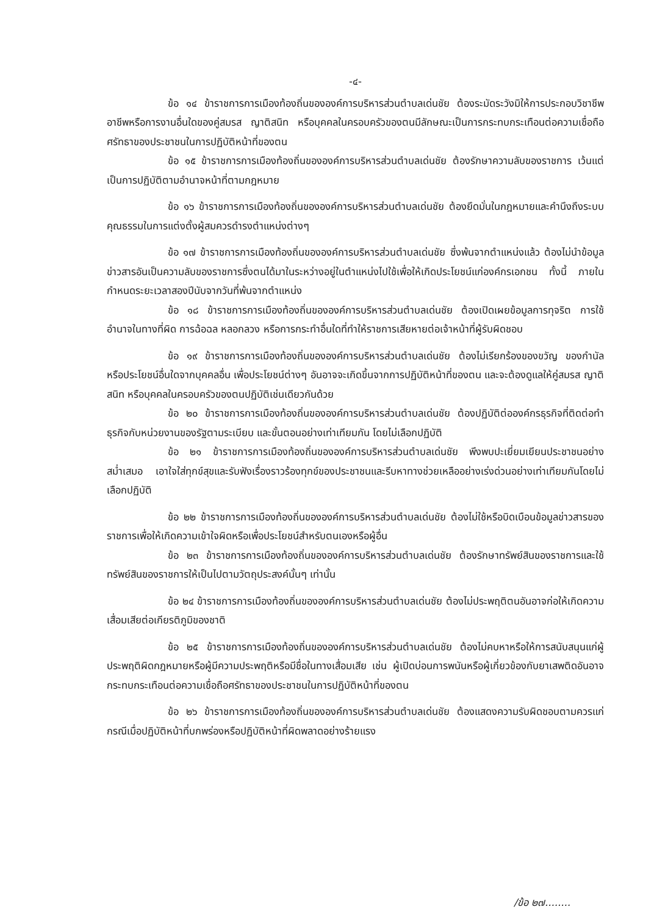-๔-
ข้อ ๑๔ ข้าราชการการเมืองท้องถิ่นขององค์การบริหารส่วนตำบลเด่นชัย ต้องระมัดระวังมิให้การประกอบวิชาชีพ อาชีพหรือการงานอื่นใดของคู่สมรส ญาติสนิท หรือบุคคลในครอบครัวของตนมีลักษณะเป็นการกระทบกระเทือนต่อความเชื่อถือศรัทธาของประชาชนในการปฏิบัติหน้าที่ของตน
ข้อ ๑๕ ข้าราชการการเมืองท้องถิ่นขององค์การบริหารส่วนตำบลเด่นชัย ต้องรักษาความลับของราชการ เว้นแต่เป็นการปฏิบัติตามอำนาจหน้าที่ตามกฎหมาย
ข้อ ๑๖ ข้าราชการการเมืองท้องถิ่นขององค์การบริหารส่วนตำบลเด่นชัย ต้องยึดมั่นในกฎหมายและคำนึงถึงระบบคุณธรรมในการแต่งตั้งผู้สมควรดำรงตำแหน่งต่างๆ
ข้อ ๑๗ ข้าราชการการเมืองท้องถิ่นขององค์การบริหารส่วนตำบลเด่นชัย ซึ่งพ้นจากตำแหน่งแล้ว ต้องไม่นำข้อมูลข่าวสารอันเป็นความลับของราชการซึ่งตนได้มาในระหว่างอยู่ในตำแหน่งไปใช้เพื่อให้เกิดประโยชน์แก่องค์กรเอกชน ทั้งนี้ ภายในกำหนดระยะเวลาสองปีนับจากวันที่พ้นจากตำแหน่ง
ข้อ ๑๘ ข้าราชการการเมืองท้องถิ่นขององค์การบริหารส่วนตำบลเด่นชัย ต้องเปิดเผยข้อมูลการทุจริต การใช้อำนาจในทางที่ผิด การฉ้อฉล หลอกลวง หรือการกระทำอื่นใดที่ทำให้ราชการเสียหายต่อเจ้าหน้าที่ผู้รับผิดชอบ
ข้อ ๑๙ ข้าราชการการเมืองท้องถิ่นขององค์การบริหารส่วนตำบลเด่นชัย ต้องไม่เรียกร้องของขวัญ ของกำนัล หรือประโยชน์อื่นใดจากบุคคลอื่น เพื่อประโยชน์ต่างๆ อันอาจจะเกิดขึ้นจากการปฏิบัติหน้าที่ของตน และจะต้องดูแลให้คู่สมรส ญาติสนิท หรือบุคคลในครอบครัวของตนปฏิบัติเช่นเดียวกันด้วย
ข้อ ๒๐ ข้าราชการการเมืองท้องถิ่นขององค์การบริหารส่วนตำบลเด่นชัย ต้องปฏิบัติต่อองค์กรธุรกิจที่ติดต่อทำธุรกิจกับหน่วยงานของรัฐตามระเบียบ และขั้นตอนอย่างเท่าเทียมกัน โดยไม่เลือกปฏิบัติ
ข้อ ๒๑ ข้าราชการการเมืองท้องถิ่นขององค์การบริหารส่วนตำบลเด่นชัย พึงพบปะเยี่ยมเยียนประชาชนอย่างสม่ำเสมอ เอาใจใส่ทุกข์สุขและรับฟังเรื่องราวร้องทุกข์ของประชาชนและรีบหาทางช่วยเหลืออย่างเร่งด่วนอย่างเท่าเทียมกันโดยไม่เลือกปฏิบัติ
ข้อ ๒๒ ข้าราชการการเมืองท้องถิ่นขององค์การบริหารส่วนตำบลเด่นชัย ต้องไม่ใช้หรือบิดเบือนข้อมูลข่าวสารของราชการเพื่อให้เกิดความเข้าใจผิดหรือเพื่อประโยชน์สำหรับตนเองหรือผู้อื่น
ข้อ ๒๓ ข้าราชการการเมืองท้องถิ่นขององค์การบริหารส่วนตำบลเด่นชัย ต้องรักษาทรัพย์สินของราชการและใช้ทรัพย์สินของราชการให้เป็นไปตามวัตถุประสงค์นั้นๆ เท่านั้น
ข้อ ๒๔ ข้าราชการการเมืองท้องถิ่นขององค์การบริหารส่วนตำบลเด่นชัย ต้องไม่ประพฤติตนอันอาจก่อให้เกิดความเสื่อมเสียต่อเกียรติภูมิของชาติ
ข้อ ๒๕ ข้าราชการการเมืองท้องถิ่นขององค์การบริหารส่วนตำบลเด่นชัย ต้องไม่คบหาหรือให้การสนับสนุนแก่ผู้ประพฤติผิดกฎหมายหรือผู้มีความประพฤติหรือมีชื่อในทางเสื่อมเสีย เช่น ผู้เปิดบ่อนการพนันหรือผู้เกี่ยวข้องกับยาเสพติดอันอาจกระทบกระเทือนต่อความเชื่อถือศรัทธาของประชาชนในการปฏิบัติหน้าที่ของตน
ข้อ ๒๖ ข้าราชการการเมืองท้องถิ่นขององค์การบริหารส่วนตำบลเด่นชัย ต้องแสดงความรับผิดชอบตามควรแก่กรณีเมื่อปฏิบัติหน้าที่บกพร่องหรือปฏิบัติหน้าที่ผิดพลาดอย่างร้ายแรง
/ข้อ ๒๗........